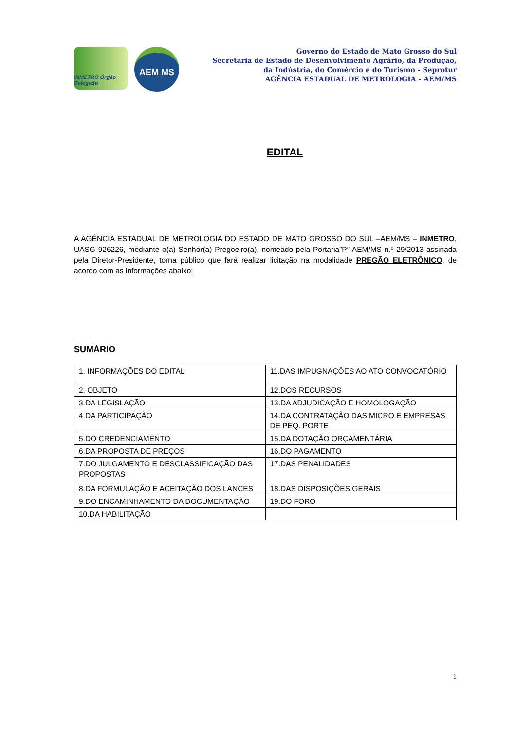INMETRO Órgão Delegado
AEM MS
Governo do Estado de Mato Grosso do Sul
Secretaria de Estado de Desenvolvimento Agrário, da Produção,
da Indústria, do Comércio e do Turismo - Seprotur
AGÊNCIA ESTADUAL DE METROLOGIA - AEM/MS
EDITAL
A AGÊNCIA ESTADUAL DE METROLOGIA DO ESTADO DE MATO GROSSO DO SUL –AEM/MS – INMETRO, UASG 926226, mediante o(a) Senhor(a) Pregoeiro(a), nomeado pela Portaria”P” AEM/MS n.º 29/2013 assinada pela Diretor-Presidente, torna público que fará realizar licitação na modalidade PREGÃO ELETRÔNICO, de acordo com as informações abaixo:
SUMÁRIO
| 1. INFORMAÇÕES DO EDITAL | 11.DAS IMPUGNAÇÕES AO ATO CONVOCATÓRIO |
| 2. OBJETO | 12.DOS RECURSOS |
| 3.DA LEGISLAÇÃO | 13.DA ADJUDICAÇÃO E HOMOLOGAÇÃO |
| 4.DA PARTICIPAÇÃO | 14.DA CONTRATAÇÃO DAS MICRO E EMPRESAS DE PEQ. PORTE |
| 5.DO CREDENCIAMENTO | 15.DA DOTAÇÃO ORÇAMENTÁRIA |
| 6.DA PROPOSTA DE PREÇOS | 16.DO PAGAMENTO |
| 7.DO JULGAMENTO E DESCLASSIFICAÇÃO DAS PROPOSTAS | 17.DAS PENALIDADES |
| 8.DA FORMULAÇÃO E ACEITAÇÃO DOS LANCES | 18.DAS DISPOSIÇÕES GERAIS |
| 9.DO ENCAMINHAMENTO DA DOCUMENTAÇÃO | 19.DO FORO |
| 10.DA HABILITAÇÃO | |
1